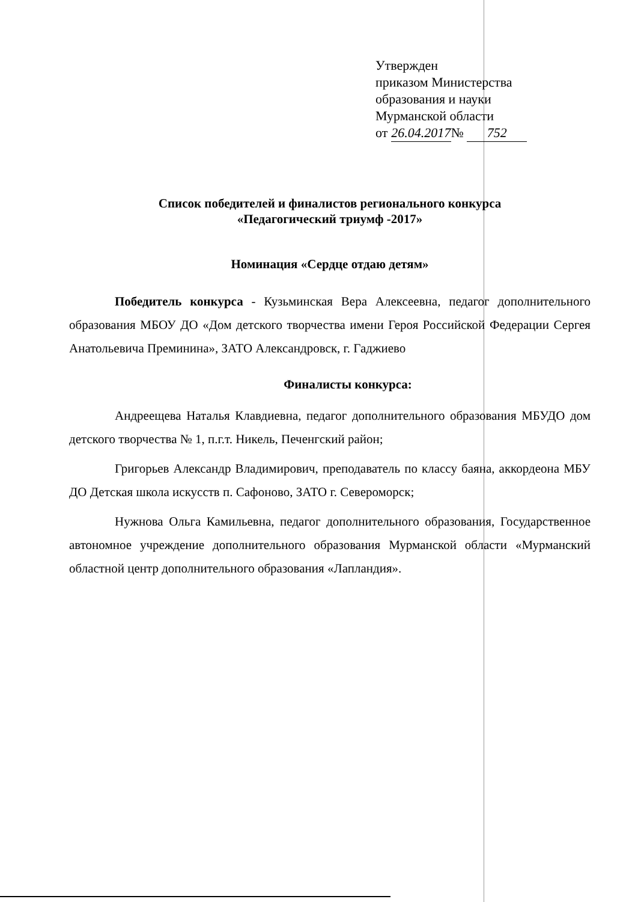Утвержден
приказом Министерства
образования и науки
Мурманской области
от 26.04.2017 № 752
Список победителей и финалистов регионального конкурса
«Педагогический триумф -2017»
Номинация «Сердце отдаю детям»
Победитель конкурса - Кузьминская Вера Алексеевна, педагог дополнительного образования МБОУ ДО «Дом детского творчества имени Героя Российской Федерации Сергея Анатольевича Преминина», ЗАТО Александровск, г. Гаджиево
Финалисты конкурса:
Андреещева Наталья Клавдиевна, педагог дополнительного образования МБУДО дом детского творчества № 1, п.г.т. Никель, Печенгский район;
Григорьев Александр Владимирович, преподаватель по классу баяна, аккордеона МБУ ДО Детская школа искусств п. Сафоново, ЗАТО г. Североморск;
Нужнова Ольга Камильевна, педагог дополнительного образования, Государственное автономное учреждение дополнительного образования Мурманской области «Мурманский областной центр дополнительного образования «Лапландия».